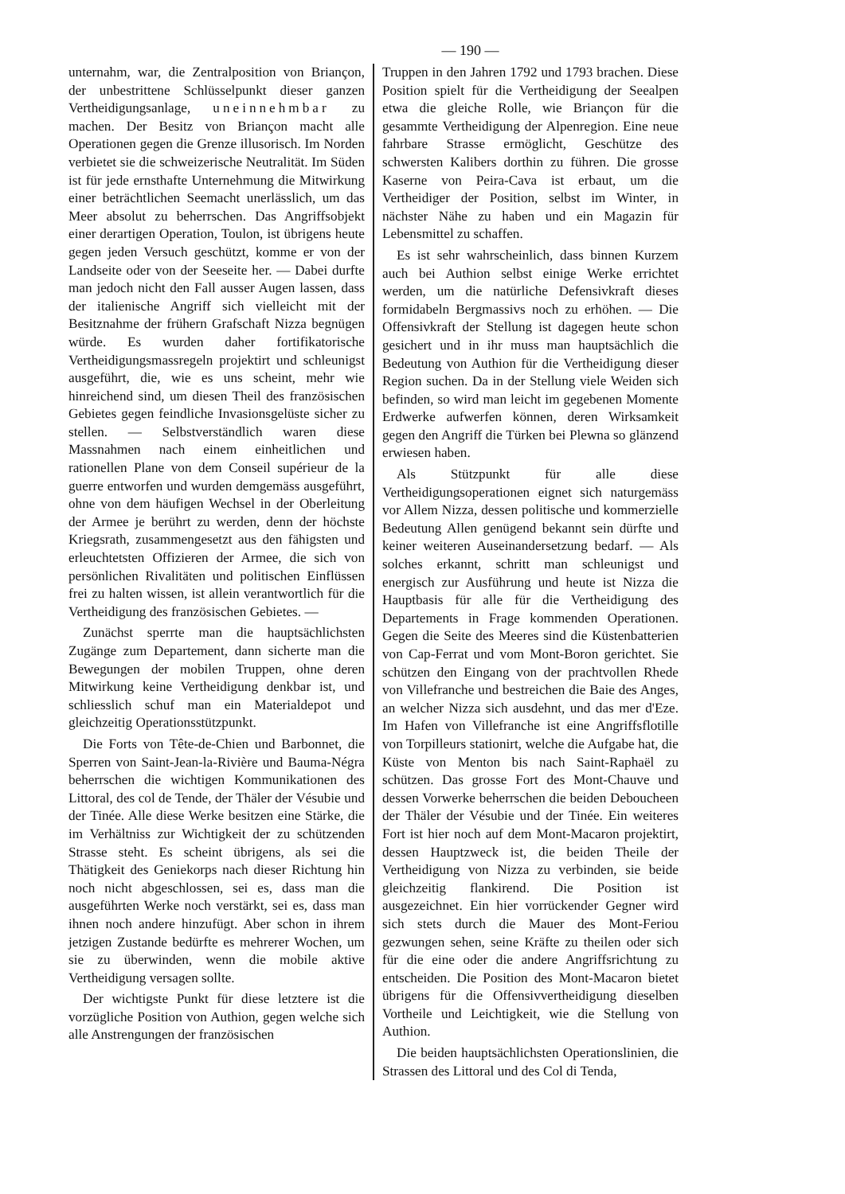— 190 —
unternahm, war, die Zentralposition von Briançon, der unbestrittene Schlüsselpunkt dieser ganzen Vertheidigungsanlage, uneinnehmbar zu machen. Der Besitz von Briançon macht alle Operationen gegen die Grenze illusorisch. Im Norden verbietet sie die schweizerische Neutralität. Im Süden ist für jede ernsthafte Unternehmung die Mitwirkung einer beträchtlichen Seemacht unerlässlich, um das Meer absolut zu beherrschen. Das Angriffsobjekt einer derartigen Operation, Toulon, ist übrigens heute gegen jeden Versuch geschützt, komme er von der Landseite oder von der Seeseite her. — Dabei durfte man jedoch nicht den Fall ausser Augen lassen, dass der italienische Angriff sich vielleicht mit der Besitznahme der frühern Grafschaft Nizza begnügen würde. Es wurden daher fortifikatorische Vertheidigungsmassregeln projektirt und schleunigst ausgeführt, die, wie es uns scheint, mehr wie hinreichend sind, um diesen Theil des französischen Gebietes gegen feindliche Invasionsgelüste sicher zu stellen. — Selbstverständlich waren diese Massnahmen nach einem einheitlichen und rationellen Plane von dem Conseil supérieur de la guerre entworfen und wurden demgemäss ausgeführt, ohne von dem häufigen Wechsel in der Oberleitung der Armee je berührt zu werden, denn der höchste Kriegsrath, zusammengesetzt aus den fähigsten und erleuchtetsten Offizieren der Armee, die sich von persönlichen Rivalitäten und politischen Einflüssen frei zu halten wissen, ist allein verantwortlich für die Vertheidigung des französischen Gebietes. —
Zunächst sperrte man die hauptsächlichsten Zugänge zum Departement, dann sicherte man die Bewegungen der mobilen Truppen, ohne deren Mitwirkung keine Vertheidigung denkbar ist, und schliesslich schuf man ein Materialdepot und gleichzeitig Operationsstützpunkt.
Die Forts von Tête-de-Chien und Barbonnet, die Sperren von Saint-Jean-la-Rivière und Bauma-Négra beherrschen die wichtigen Kommunikationen des Littoral, des col de Tende, der Thäler der Vésubie und der Tinée. Alle diese Werke besitzen eine Stärke, die im Verhältniss zur Wichtigkeit der zu schützenden Strasse steht. Es scheint übrigens, als sei die Thätigkeit des Geniekorps nach dieser Richtung hin noch nicht abgeschlossen, sei es, dass man die ausgeführten Werke noch verstärkt, sei es, dass man ihnen noch andere hinzufügt. Aber schon in ihrem jetzigen Zustande bedürfte es mehrerer Wochen, um sie zu überwinden, wenn die mobile aktive Vertheidigung versagen sollte.
Der wichtigste Punkt für diese letztere ist die vorzügliche Position von Authion, gegen welche sich alle Anstrengungen der französischen
Truppen in den Jahren 1792 und 1793 brachen. Diese Position spielt für die Vertheidigung der Seealpen etwa die gleiche Rolle, wie Briançon für die gesammte Vertheidigung der Alpenregion. Eine neue fahrbare Strasse ermöglicht, Geschütze des schwersten Kalibers dorthin zu führen. Die grosse Kaserne von Peira-Cava ist erbaut, um die Vertheidiger der Position, selbst im Winter, in nächster Nähe zu haben und ein Magazin für Lebensmittel zu schaffen.
Es ist sehr wahrscheinlich, dass binnen Kurzem auch bei Authion selbst einige Werke errichtet werden, um die natürliche Defensivkraft dieses formidabeln Bergmassivs noch zu erhöhen. — Die Offensivkraft der Stellung ist dagegen heute schon gesichert und in ihr muss man hauptsächlich die Bedeutung von Authion für die Vertheidigung dieser Region suchen. Da in der Stellung viele Weiden sich befinden, so wird man leicht im gegebenen Momente Erdwerke aufwerfen können, deren Wirksamkeit gegen den Angriff die Türken bei Plewna so glänzend erwiesen haben.
Als Stützpunkt für alle diese Vertheidigungsoperationen eignet sich naturgemäss vor Allem Nizza, dessen politische und kommerzielle Bedeutung Allen genügend bekannt sein dürfte und keiner weiteren Auseinandersetzung bedarf. — Als solches erkannt, schritt man schleunigst und energisch zur Ausführung und heute ist Nizza die Hauptbasis für alle für die Vertheidigung des Departements in Frage kommenden Operationen. Gegen die Seite des Meeres sind die Küstenbatterien von Cap-Ferrat und vom Mont-Boron gerichtet. Sie schützen den Eingang von der prachtvollen Rhede von Villefranche und bestreichen die Baie des Anges, an welcher Nizza sich ausdehnt, und das mer d'Eze. Im Hafen von Villefranche ist eine Angriffsflotille von Torpilleurs stationirt, welche die Aufgabe hat, die Küste von Menton bis nach Saint-Raphaël zu schützen. Das grosse Fort des Mont-Chauve und dessen Vorwerke beherrschen die beiden Deboucheen der Thäler der Vésubie und der Tinée. Ein weiteres Fort ist hier noch auf dem Mont-Macaron projektirt, dessen Hauptzweck ist, die beiden Theile der Vertheidigung von Nizza zu verbinden, sie beide gleichzeitig flankirend. Die Position ist ausgezeichnet. Ein hier vorrückender Gegner wird sich stets durch die Mauer des Mont-Feriou gezwungen sehen, seine Kräfte zu theilen oder sich für die eine oder die andere Angriffsrichtung zu entscheiden. Die Position des Mont-Macaron bietet übrigens für die Offensivvertheidigung dieselben Vortheile und Leichtigkeit, wie die Stellung von Authion.
Die beiden hauptsächlichsten Operationslinien, die Strassen des Littoral und des Col di Tenda,